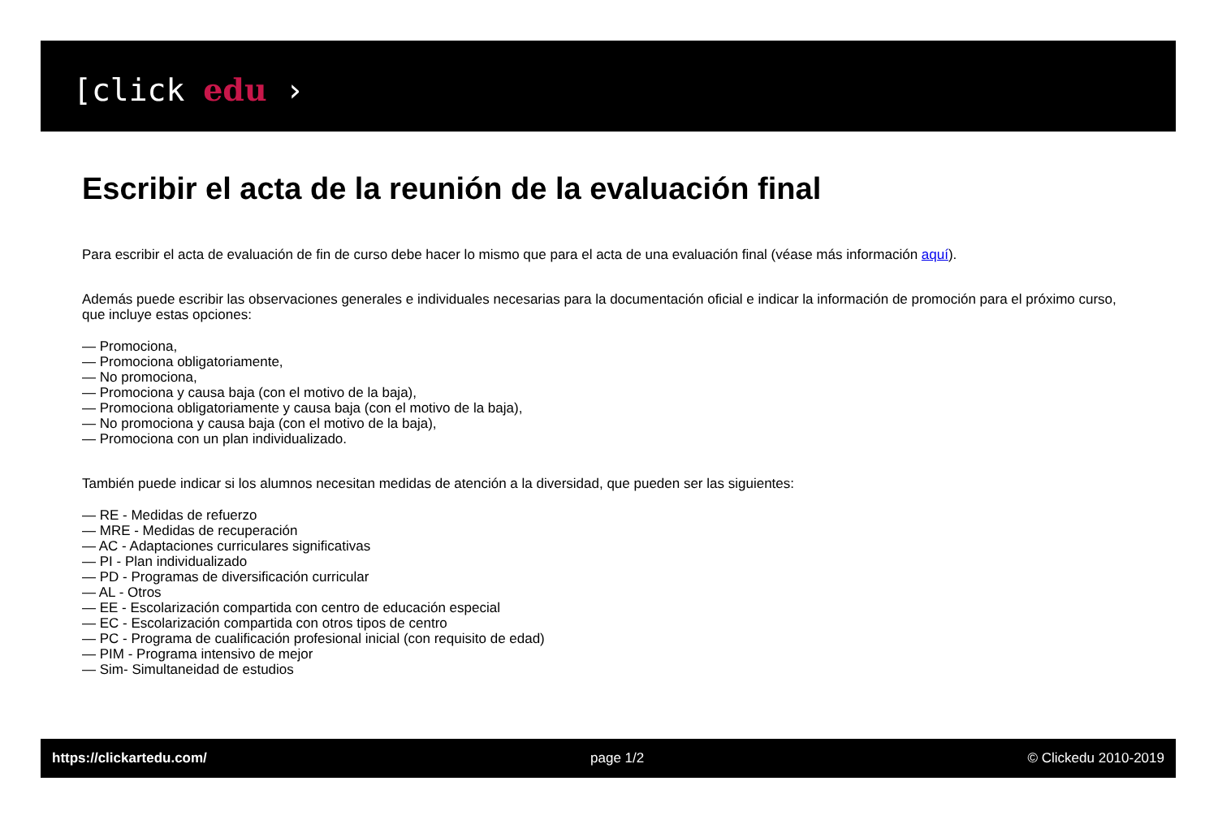[click edu ›
Escribir el acta de la reunión de la evaluación final
Para escribir el acta de evaluación de fin de curso debe hacer lo mismo que para el acta de una evaluación final (véase más información aquí).
Además puede escribir las observaciones generales e individuales necesarias para la documentación oficial e indicar la información de promoción para el próximo curso, que incluye estas opciones:
— Promociona,
— Promociona obligatoriamente,
— No promociona,
— Promociona y causa baja (con el motivo de la baja),
— Promociona obligatoriamente y causa baja (con el motivo de la baja),
— No promociona y causa baja (con el motivo de la baja),
— Promociona con un plan individualizado.
También puede indicar si los alumnos necesitan medidas de atención a la diversidad, que pueden ser las siguientes:
— RE - Medidas de refuerzo
— MRE - Medidas de recuperación
— AC - Adaptaciones curriculares significativas
— PI - Plan individualizado
— PD - Programas de diversificación curricular
— AL - Otros
— EE - Escolarización compartida con centro de educación especial
— EC - Escolarización compartida con otros tipos de centro
— PC - Programa de cualificación profesional inicial (con requisito de edad)
— PIM - Programa intensivo de mejor
— Sim- Simultaneidad de estudios
https://clickartedu.com/ page 1/2 © Clickedu 2010-2019